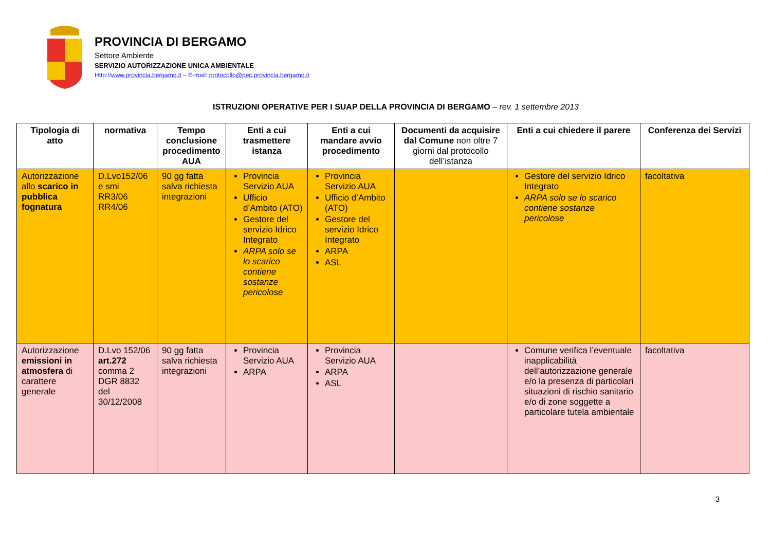PROVINCIA DI BERGAMO
Settore Ambiente
SERVIZIO AUTORIZZAZIONE UNICA AMBIENTALE
Http://www.provincia.bergamo.it – E-mail: protocollo@pec.provincia.bergamo.it
ISTRUZIONI OPERATIVE PER I SUAP DELLA PROVINCIA DI BERGAMO – rev. 1 settembre 2013
| Tipologia di atto | normativa | Tempo conclusione procedimento AUA | Enti a cui trasmettere istanza | Enti a cui mandare avvio procedimento | Documenti da acquisire dal Comune non oltre 7 giorni dal protocollo dell’istanza | Enti a cui chiedere il parere | Conferenza dei Servizi |
| --- | --- | --- | --- | --- | --- | --- | --- |
| Autorizzazione allo scarico in pubblica fognatura | D.Lvo152/06 e smi RR3/06 RR4/06 | 90 gg fatta salva richiesta integrazioni | Provincia Servizio AUA Ufficio d’Ambito (ATO) Gestore del servizio Idrico Integrato ARPA solo se lo scarico contiene sostanze pericolose | Provincia Servizio AUA Ufficio d’Ambito (ATO) Gestore del servizio Idrico Integrato ARPA ASL | | Gestore del servizio Idrico Integrato ARPA solo se lo scarico contiene sostanze pericolose | facoltativa |
| Autorizzazione emissioni in atmosfera di carattere generale | D.Lvo 152/06 art.272 comma 2 DGR 8832 del 30/12/2008 | 90 gg fatta salva richiesta integrazioni | Provincia Servizio AUA ARPA | Provincia Servizio AUA ARPA ASL | | Comune verifica l’eventuale inapplicabilità dell’autorizzazione generale e/o la presenza di particolari situazioni di rischio sanitario e/o di zone soggette a particolare tutela ambientale | facoltativa |
3